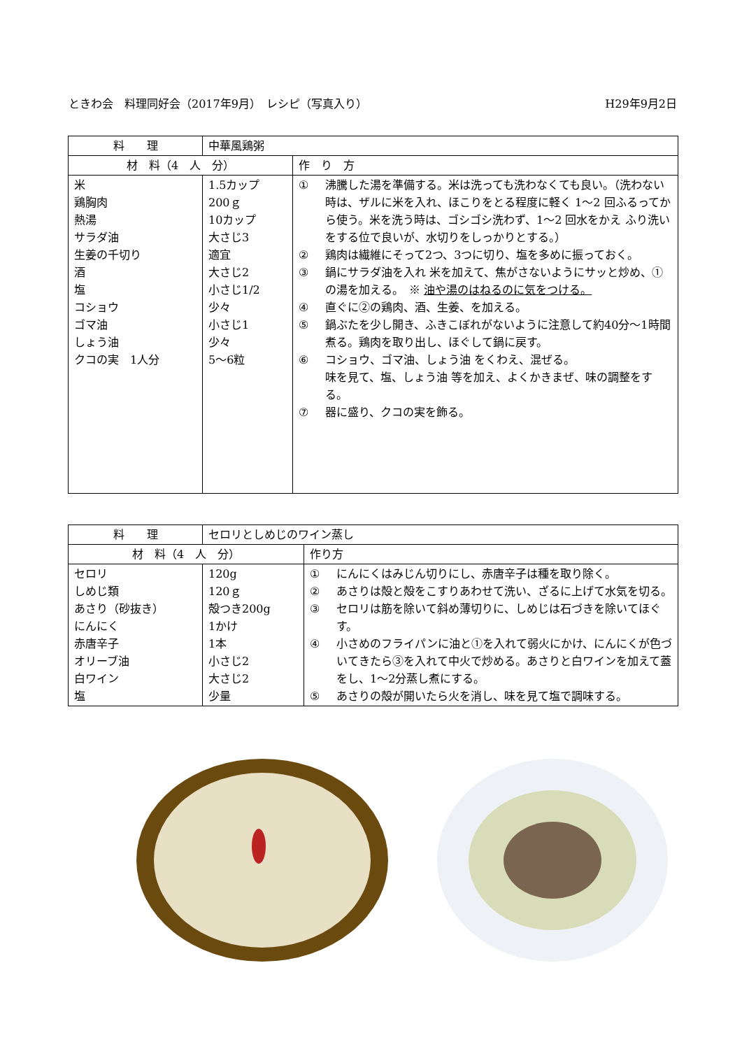ときわ会　料理同好会（2017年9月）　レシピ（写真入り） H29年9月2日
| 料 理 | 中華風鶏粥 | |
| 材 料（4 人 分） | | 作 り 方 |
| 米 鶏胸肉 熱湯 サラダ油 生姜の千切り 酒 塩 コショウ ゴマ油 しょう油 クコの実 1人分 | 1.5カップ 200ｇ 10カップ 大さじ3 適宜 大さじ2 小さじ1/2 少々 小さじ1 少々 5〜6粒 | ① 沸騰した湯を準備する。米は洗っても洗わなくても良い。（洗わない時は、ザルに米を入れ、ほこりをとる程度に軽く 1〜2 回ふるってから使う。米を洗う時は、ゴシゴシ洗わず、1〜2 回水をかえ ふり洗いをする位で良いが、水切りをしっかりとする。） ② 鶏肉は繊維にそって2つ、3つに切り、塩を多めに振っておく。 ③ 鍋にサラダ油を入れ 米を加えて、焦がさないようにサッと炒め、①の湯を加える。 ※ 油や湯のはねるのに気をつける。 ④ 直ぐに②の鶏肉、酒、生姜、を加える。 ⑤ 鍋ぶたを少し開き、ふきこぼれがないように注意して約40分〜1時間煮る。鶏肉を取り出し、ほぐして鍋に戻す。 ⑥ コショウ、ゴマ油、しょう油 をくわえ、混ぜる。 味を見て、塩、しょう油 等を加え、よくかきまぜ、味の調整をする。 ⑦ 器に盛り、クコの実を飾る。 |
| 料 理 | セロリとしめじのワイン蒸し | |
| 材 料（4 人 分） | | 作り方 |
| セロリ しめじ類 あさり（砂抜き） にんにく 赤唐辛子 オリーブ油 白ワイン 塩 | 120g 120ｇ 殻つき200g 1かけ 1本 小さじ2 大さじ2 少量 | ① にんにくはみじん切りにし、赤唐辛子は種を取り除く。 ② あさりは殻と殻をこすりあわせて洗い、ざるに上げて水気を切る。 ③ セロリは筋を除いて斜め薄切りに、しめじは石づきを除いてほぐす。 ④ 小さめのフライパンに油と①を入れて弱火にかけ、にんにくが色づいてきたら③を入れて中火で炒める。あさりと白ワインを加えて蓋をし、1〜2分蒸し煮にする。 ⑤ あさりの殻が開いたら火を消し、味を見て塩で調味する。 |